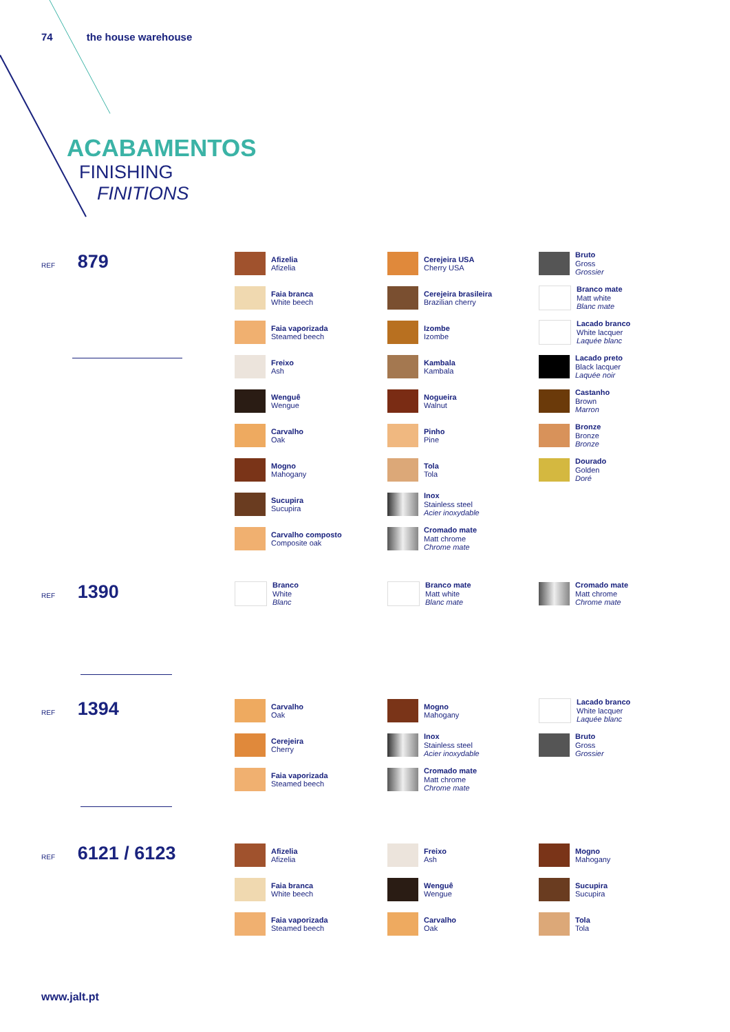74 the house warehouse
ACABAMENTOS
FINISHING
FINITIONS
REF 879
Afizelia
Afizelia
Cerejeira USA
Cherry USA
Bruto
Gross
Grossier
Faia branca
White beech
Cerejeira brasileira
Brazilian cherry
Branco mate
Matt white
Blanc mate
Faia vaporizada
Steamed beech
Izombe
Izombe
Lacado branco
White lacquer
Laquée blanc
Freixo
Ash
Kambala
Kambala
Lacado preto
Black lacquer
Laquée noir
Wenguê
Wengue
Nogueira
Walnut
Castanho
Brown
Marron
Carvalho
Oak
Pinho
Pine
Bronze
Bronze
Bronze
Mogno
Mahogany
Tola
Tola
Dourado
Golden
Doré
Sucupira
Sucupira
Inox
Stainless steel
Acier inoxydable
Carvalho composto
Composite oak
Cromado mate
Matt chrome
Chrome mate
REF 1390
Branco
White
Blanc
Branco mate
Matt white
Blanc mate
Cromado mate
Matt chrome
Chrome mate
REF 1394
Carvalho
Oak
Mogno
Mahogany
Lacado branco
White lacquer
Laquée blanc
Cerejeira
Cherry
Inox
Stainless steel
Acier inoxydable
Bruto
Gross
Grossier
Faia vaporizada
Steamed beech
Cromado mate
Matt chrome
Chrome mate
REF 6121 / 6123
Afizelia
Afizelia
Freixo
Ash
Mogno
Mahogany
Faia branca
White beech
Wenguê
Wengue
Sucupira
Sucupira
Faia vaporizada
Steamed beech
Carvalho
Oak
Tola
Tola
www.jalt.pt